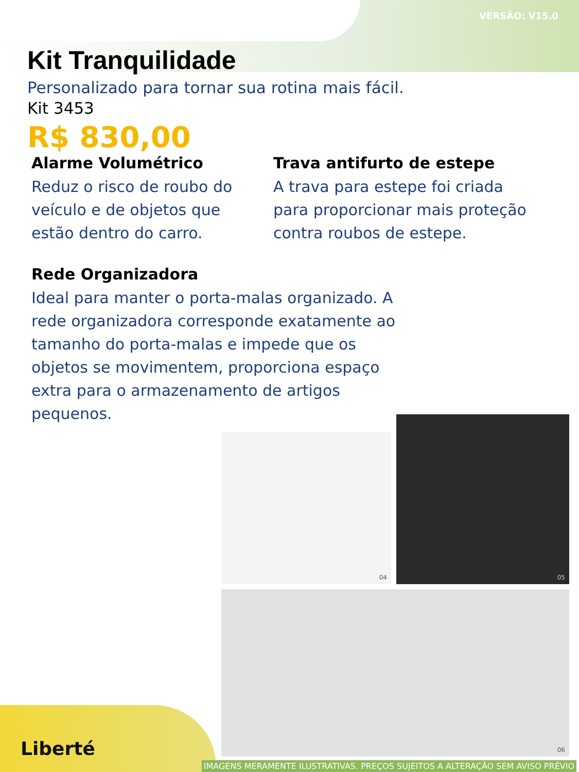VERSÃO: V15.0
Kit Tranquilidade
Personalizado para tornar sua rotina mais fácil.
Kit 3453
R$ 830,00
Alarme Volumétrico
Reduz o risco de roubo do veículo e de objetos que estão dentro do carro.
Trava antifurto de estepe
A trava para estepe foi criada para proporcionar mais proteção contra roubos de estepe.
Rede Organizadora
Ideal para manter o porta-malas organizado. A rede organizadora corresponde exatamente ao tamanho do porta-malas e impede que os objetos se movimentem, proporciona espaço extra para o armazenamento de artigos pequenos.
04
05
06
Liberté
IMAGENS MERAMENTE ILUSTRATIVAS. PREÇOS SUJEITOS A ALTERAÇÃO SEM AVISO PRÉVIO